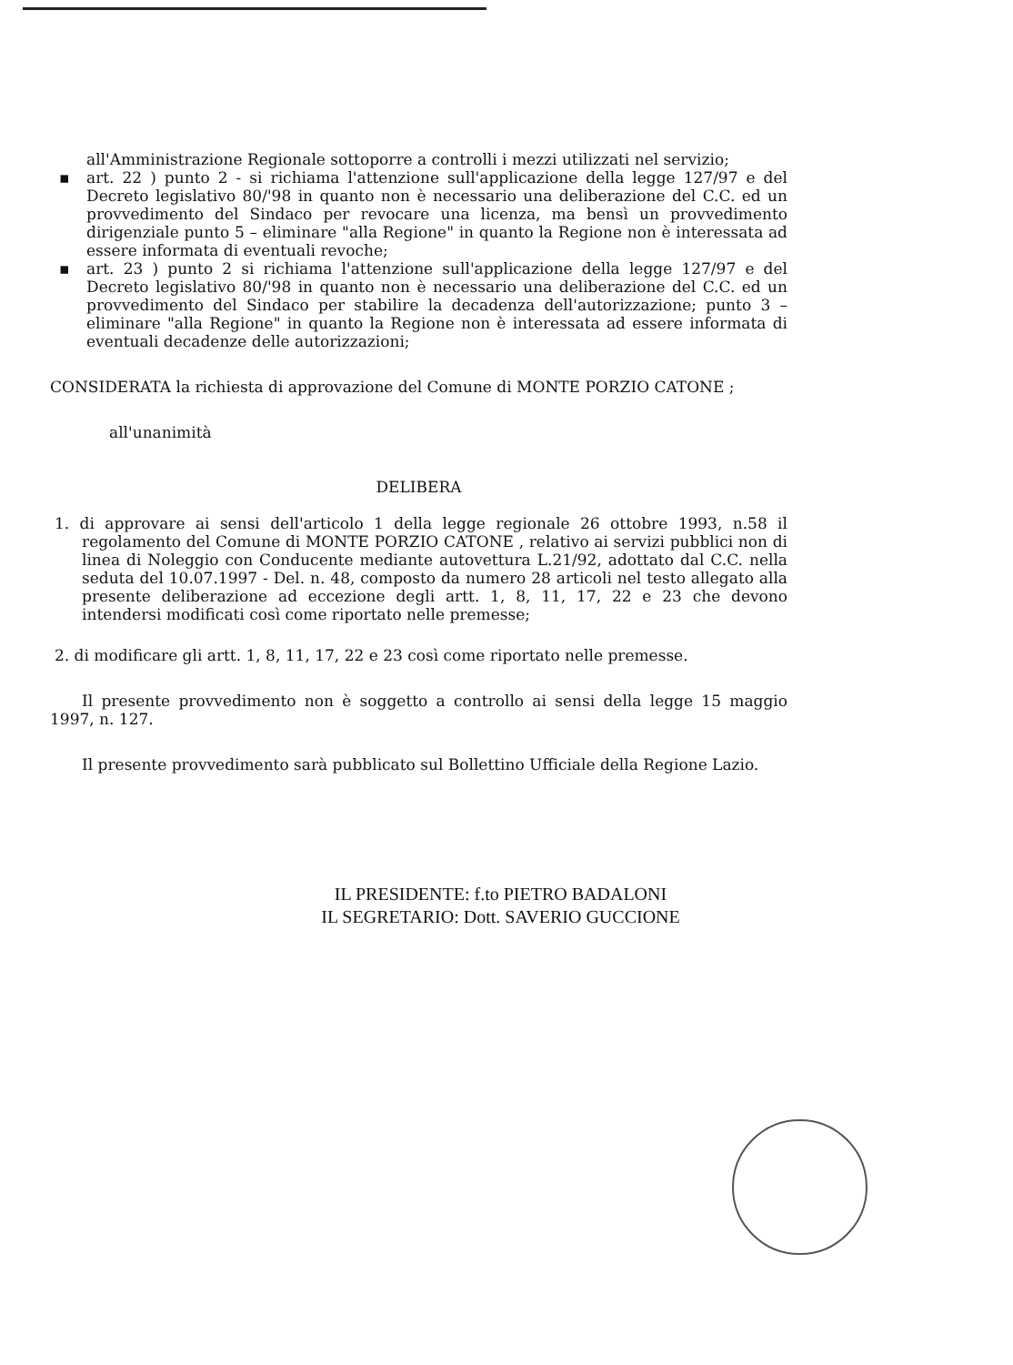all'Amministrazione Regionale sottoporre a controlli i mezzi utilizzati nel servizio;
▪ art. 22 ) punto 2 - si richiama l'attenzione sull'applicazione della legge 127/97 e del Decreto legislativo 80/'98 in quanto non è necessario una deliberazione del C.C. ed un provvedimento del Sindaco per revocare una licenza, ma bensì un provvedimento dirigenziale punto 5 – eliminare "alla Regione" in quanto la Regione non è interessata ad essere informata di eventuali revoche;
▪ art. 23 ) punto 2 si richiama l'attenzione sull'applicazione della legge 127/97 e del Decreto legislativo 80/'98 in quanto non è necessario una deliberazione del C.C. ed un provvedimento del Sindaco per stabilire la decadenza dell'autorizzazione; punto 3 – eliminare "alla Regione" in quanto la Regione non è interessata ad essere informata di eventuali decadenze delle autorizzazioni;
CONSIDERATA la richiesta di approvazione del Comune di MONTE PORZIO CATONE ;
all'unanimità
DELIBERA
1. di approvare ai sensi dell'articolo 1 della legge regionale 26 ottobre 1993, n.58 il regolamento del Comune di MONTE PORZIO CATONE , relativo ai servizi pubblici non di linea di Noleggio con Conducente mediante autovettura L.21/92, adottato dal C.C. nella seduta del 10.07.1997 - Del. n. 48, composto da numero 28 articoli nel testo allegato alla presente deliberazione ad eccezione degli artt. 1, 8, 11, 17, 22 e 23 che devono intendersi modificati così come riportato nelle premesse;
2. di modificare gli artt. 1, 8, 11, 17, 22 e 23 così come riportato nelle premesse.
Il presente provvedimento non è soggetto a controllo ai sensi della legge 15 maggio 1997, n. 127.
Il presente provvedimento sarà pubblicato sul Bollettino Ufficiale della Regione Lazio.
IL PRESIDENTE: f.to PIETRO BADALONI
IL SEGRETARIO: Dott. SAVERIO GUCCIONE